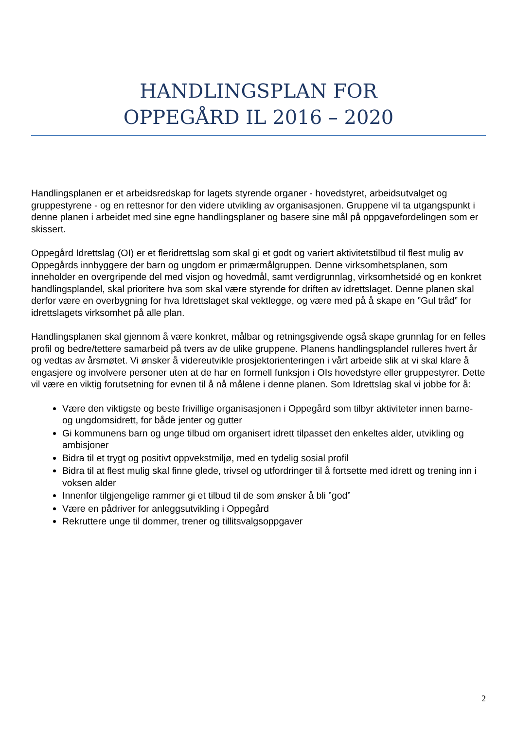HANDLINGSPLAN FOR
OPPEGÅRD IL 2016 – 2020
Handlingsplanen er et arbeidsredskap for lagets styrende organer - hovedstyret, arbeidsutvalget og gruppestyrene - og en rettesnor for den videre utvikling av organisasjonen. Gruppene vil ta utgangspunkt i denne planen i arbeidet med sine egne handlingsplaner og basere sine mål på oppgavefordelingen som er skissert.
Oppegård Idrettslag (OI) er et fleridrettslag som skal gi et godt og variert aktivitetstilbud til flest mulig av Oppegårds innbyggere der barn og ungdom er primærmålgruppen. Denne virksomhetsplanen, som inneholder en overgripende del med visjon og hovedmål, samt verdigrunnlag, virksomhetsidé og en konkret handlingsplandel, skal prioritere hva som skal være styrende for driften av idrettslaget. Denne planen skal derfor være en overbygning for hva Idrettslaget skal vektlegge, og være med på å skape en ”Gul tråd” for idrettslagets virksomhet på alle plan.
Handlingsplanen skal gjennom å være konkret, målbar og retningsgivende også skape grunnlag for en felles profil og bedre/tettere samarbeid på tvers av de ulike gruppene. Planens handlingsplandel rulleres hvert år og vedtas av årsmøtet. Vi ønsker å videreutvikle prosjektorienteringen i vårt arbeide slik at vi skal klare å engasjere og involvere personer uten at de har en formell funksjon i OIs hovedstyre eller gruppestyrer. Dette vil være en viktig forutsetning for evnen til å nå målene i denne planen. Som Idrettslag skal vi jobbe for å:
Være den viktigste og beste frivillige organisasjonen i Oppegård som tilbyr aktiviteter innen barne- og ungdomsidrett, for både jenter og gutter
Gi kommunens barn og unge tilbud om organisert idrett tilpasset den enkeltes alder, utvikling og ambisjoner
Bidra til et trygt og positivt oppvekstmiljø, med en tydelig sosial profil
Bidra til at flest mulig skal finne glede, trivsel og utfordringer til å fortsette med idrett og trening inn i voksen alder
Innenfor tilgjengelige rammer gi et tilbud til de som ønsker å bli ”god”
Være en pådriver for anleggsutvikling i Oppegård
Rekruttere unge til dommer, trener og tillitsvalgsoppgaver
2